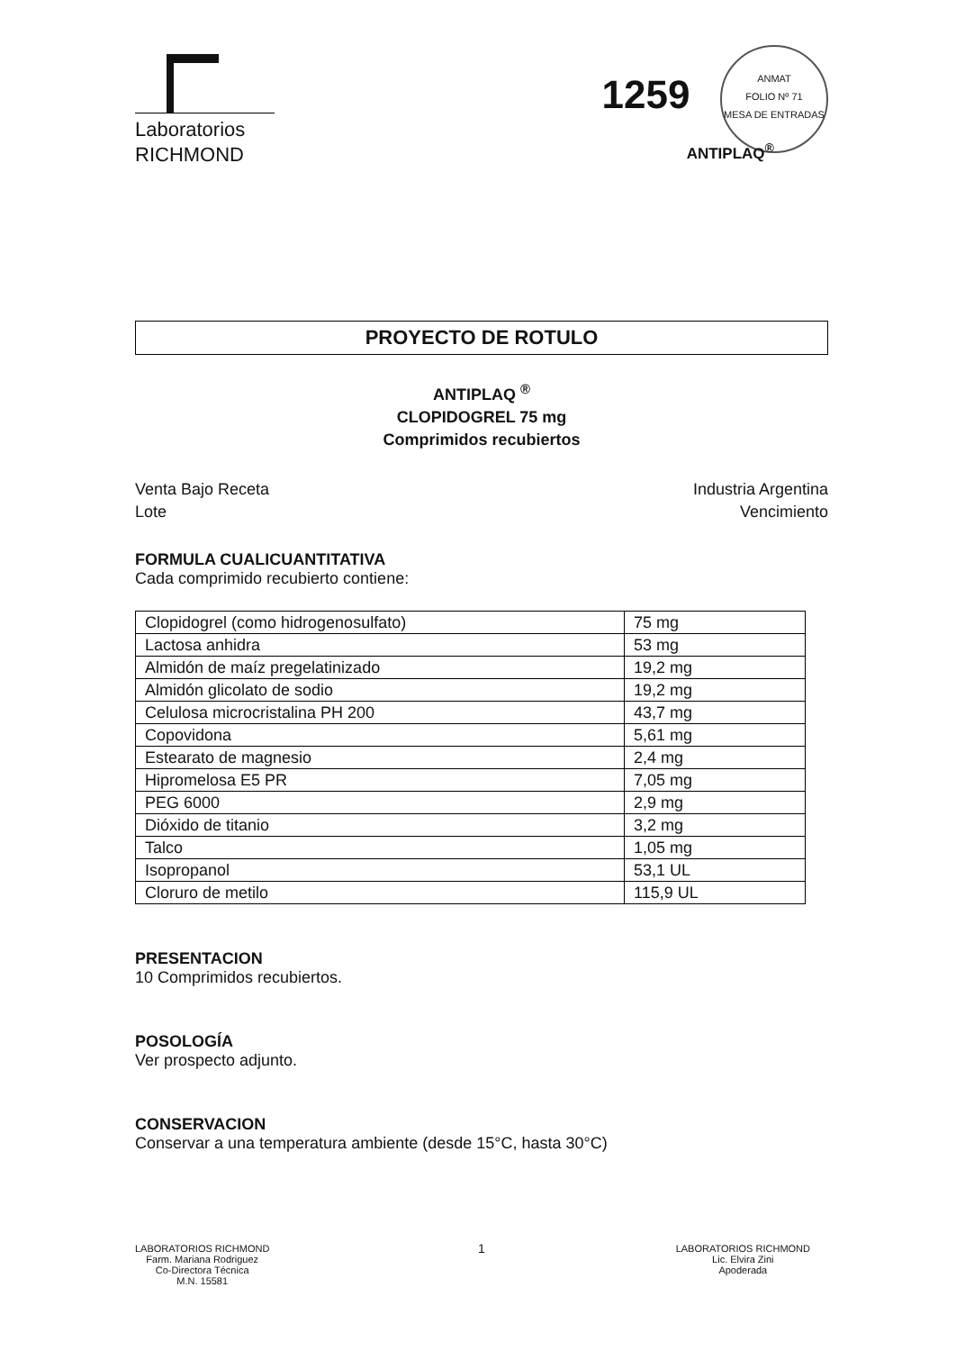Laboratorios
RICHMOND
1259
ANMAT
FOLIO Nº 71
MESA DE ENTRADAS
ANTIPLAQ<sup>®</sup>
PROYECTO DE ROTULO
ANTIPLAQ <sup>®</sup>
CLOPIDOGREL 75 mg
Comprimidos recubiertos
Venta Bajo Receta
Lote
Industria Argentina
Vencimiento
FORMULA CUALICUANTITATIVA
Cada comprimido recubierto contiene:
| Clopidogrel (como hidrogenosulfato) | 75 mg |
| Lactosa anhidra | 53 mg |
| Almidón de maíz pregelatinizado | 19,2 mg |
| Almidón glicolato de sodio | 19,2 mg |
| Celulosa microcristalina PH 200 | 43,7 mg |
| Copovidona | 5,61 mg |
| Estearato de magnesio | 2,4 mg |
| Hipromelosa E5 PR | 7,05 mg |
| PEG 6000 | 2,9 mg |
| Dióxido de titanio | 3,2 mg |
| Talco | 1,05 mg |
| Isopropanol | 53,1 UL |
| Cloruro de metilo | 115,9 UL |
PRESENTACION
10 Comprimidos recubiertos.
POSOLOGÍA
Ver prospecto adjunto.
CONSERVACION
Conservar a una temperatura ambiente (desde 15°C, hasta 30°C)
LABORATORIOS RICHMOND
Farm. Mariana Rodriguez
Co-Directora Técnica
M.N. 15581
LABORATORIOS RICHMOND
Lic. Elvira Zini
Apoderada
1